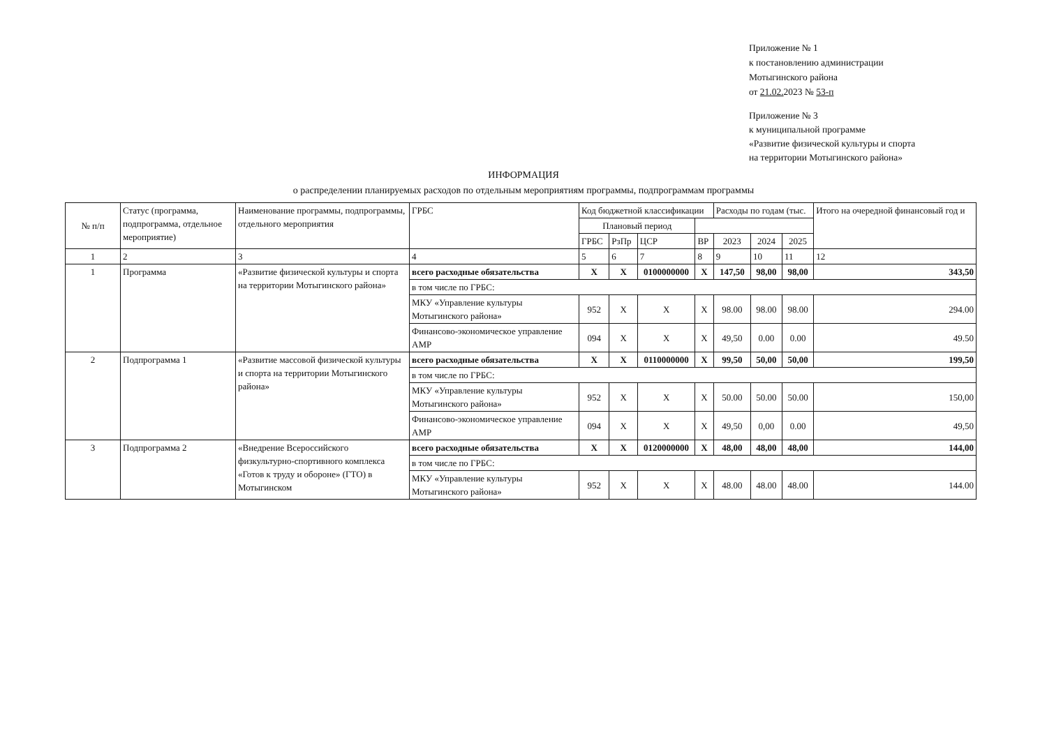Приложение № 1
к постановлению администрации
Мотыгинского района
от 21.02. 2023 № 53-п
Приложение № 3
к муниципальной программе
«Развитие физической культуры и спорта
на территории Мотыгинского района»
ИНФОРМАЦИЯ
о распределении планируемых расходов по отдельным мероприятиям программы, подпрограммам программы
| № п/п | Статус (программа, подпрограмма, отдельное мероприятие) | Наименование программы, подпрограммы, отдельного мероприятия | ГРБС | Код бюджетной классификации | | | | Расходы по годам (тыс. | | | Итого на очередной финансовый год и |
| --- | --- | --- | --- | --- | --- | --- | --- | --- | --- | --- | --- |
| | | | | Плановый период | | | | | | | |
| | | | | ГРБС | РзПр | ЦСР | ВР | 2023 | 2024 | 2025 | |
| 1 | 2 | 3 | 4 | 5 | 6 | 7 | 8 | 9 | 10 | 11 | 12 |
| 1 | Программа | «Развитие физической культуры и спорта на территории Мотыгинского района» | всего расходные обязательства | Х | Х | 0100000000 | Х | 147,50 | 98,00 | 98,00 | 343,50 |
| | | | в том числе по ГРБС: | | | | | | | | |
| | | | МКУ «Управление культуры Мотыгинского района» | 952 | Х | Х | Х | 98.00 | 98.00 | 98.00 | 294.00 |
| | | | Финансово-экономическое управление АМР | 094 | Х | Х | Х | 49,50 | 0.00 | 0.00 | 49.50 |
| 2 | Подпрограмма 1 | «Развитие массовой физической культуры и спорта на территории Мотыгинского района» | всего расходные обязательства | Х | Х | 0110000000 | Х | 99,50 | 50,00 | 50,00 | 199,50 |
| | | | в том числе по ГРБС: | | | | | | | | |
| | | | МКУ «Управление культуры Мотыгинского района» | 952 | Х | Х | Х | 50.00 | 50.00 | 50.00 | 150,00 |
| | | | Финансово-экономическое управление АМР | 094 | Х | Х | Х | 49,50 | 0,00 | 0.00 | 49,50 |
| 3 | Подпрограмма 2 | «Внедрение Всероссийского физкультурно-спортивного комплекса «Готов к труду и обороне» (ГТО) в Мотыгинском | всего расходные обязательства | Х | Х | 0120000000 | Х | 48,00 | 48,00 | 48,00 | 144,00 |
| | | | в том числе по ГРБС: | | | | | | | | |
| | | | МКУ «Управление культуры Мотыгинского района» | 952 | Х | Х | Х | 48.00 | 48.00 | 48.00 | 144.00 |